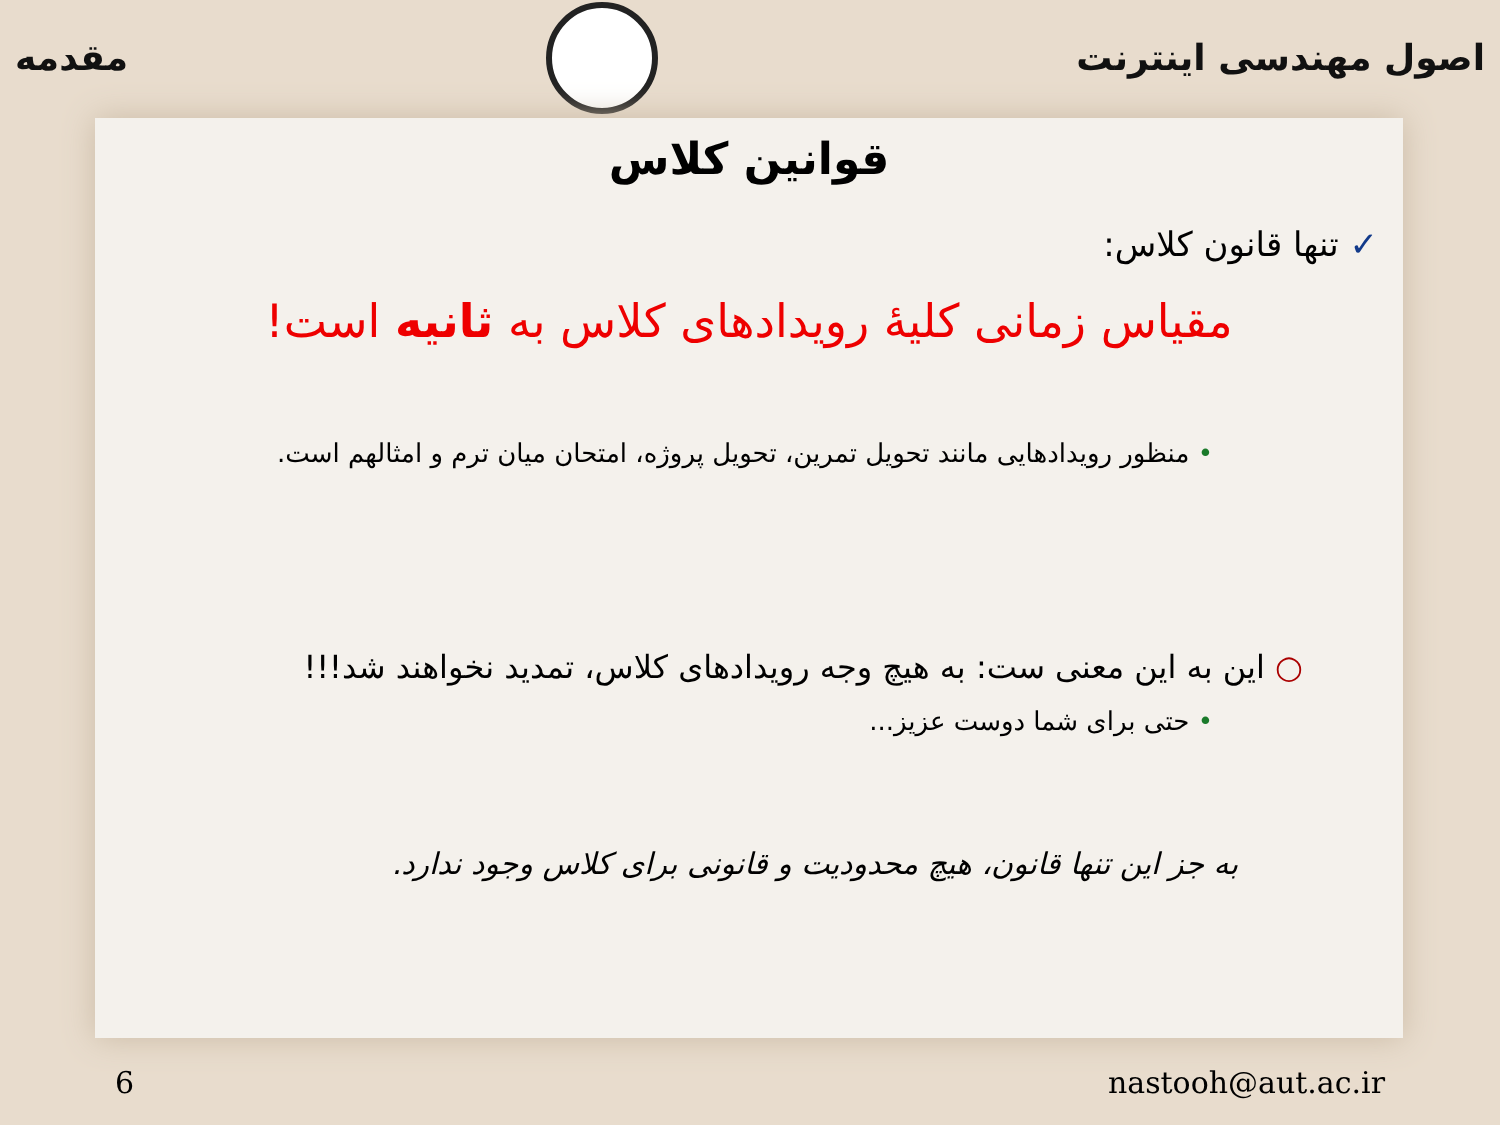اصول مهندسی اینترنت مقدمه
قوانین کلاس
✓ تنها قانون کلاس:
مقیاس زمانی کلیهٔ رویدادهای کلاس به ثانیه است!
• منظور رویدادهایی مانند تحویل تمرین، تحویل پروژه، امتحان میان ترم و امثالهم است.
○ این به این معنی ست: به هیچ وجه رویدادهای کلاس، تمدید نخواهند شد!!!
• حتی برای شما دوست عزیز...
به جز این تنها قانون، هیچ محدودیت و قانونی برای کلاس وجود ندارد.
6 nastooh@aut.ac.ir